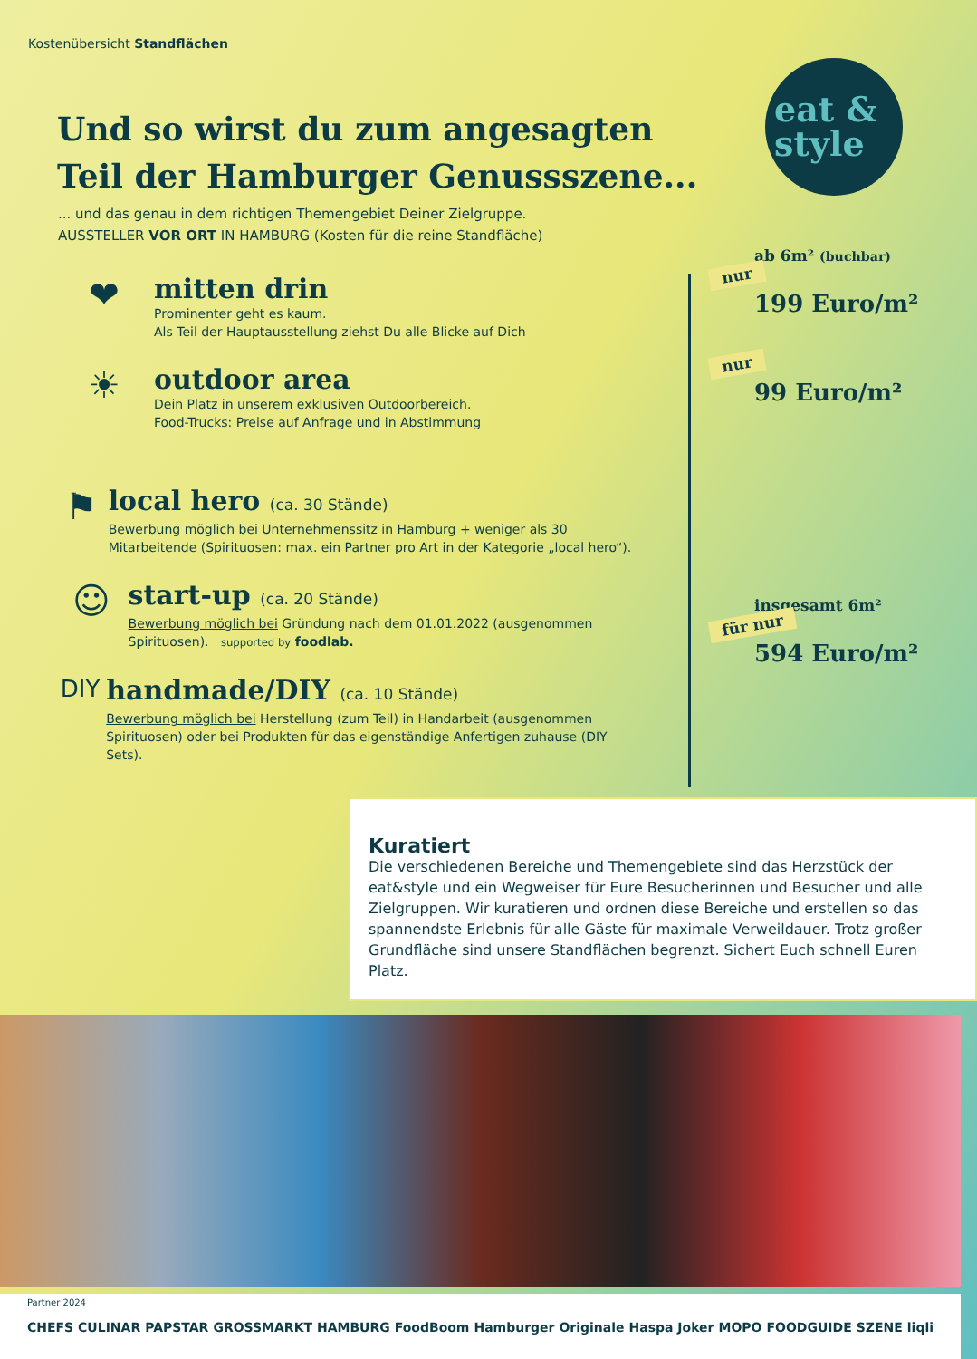Kostenübersicht Standflächen
eat &
style
Und so wirst du zum angesagten Teil der Hamburger Genussszene...
... und das genau in dem richtigen Themengebiet Deiner Zielgruppe.
AUSSTELLER VOR ORT IN HAMBURG (Kosten für die reine Standfläche)
❤
mitten drin
Prominenter geht es kaum.
Als Teil der Hauptausstellung ziehst Du alle Blicke auf Dich
☀
outdoor area
Dein Platz in unserem exklusiven Outdoorbereich.
Food-Trucks: Preise auf Anfrage und in Abstimmung
⚑
local hero (ca. 30 Stände)
Bewerbung möglich bei Unternehmenssitz in Hamburg + weniger als 30 Mitarbeitende (Spirituosen: max. ein Partner pro Art in der Kategorie „local hero“).
☺
start-up (ca. 20 Stände)
Bewerbung möglich bei Gründung nach dem 01.01.2022 (ausgenommen Spirituosen). supported by foodlab.
DIY
handmade/DIY (ca. 10 Stände)
Bewerbung möglich bei Herstellung (zum Teil) in Handarbeit (ausgenommen Spirituosen) oder bei Produkten für das eigenständige Anfertigen zuhause (DIY Sets).
ab 6m² (buchbar)
nur
199 Euro/m²
nur
99 Euro/m²
insgesamt 6m²
für nur
594 Euro/m²
Kuratiert
Die verschiedenen Bereiche und Themengebiete sind das Herzstück der eat&style und ein Wegweiser für Eure Besucherinnen und Besucher und alle Zielgruppen. Wir kuratieren und ordnen diese Bereiche und erstellen so das spannendste Erlebnis für alle Gäste für maximale Verweildauer. Trotz großer Grundfläche sind unsere Standflächen begrenzt. Sichert Euch schnell Euren Platz.
Partner 2024
CHEFS CULINAR PAPSTAR GROSSMARKT HAMBURG FoodBoom Hamburger Originale Haspa Joker MOPO FOODGUIDE SZENE liqli